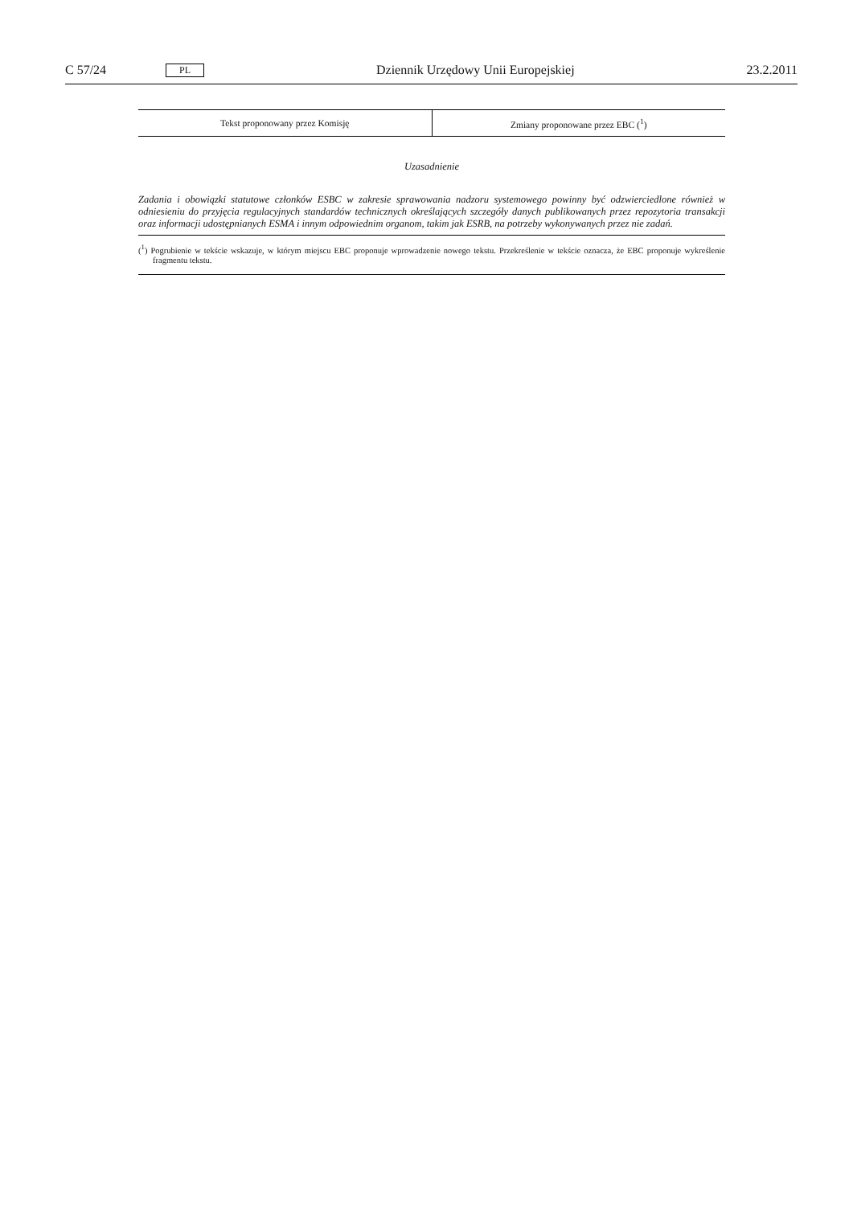C 57/24 PL Dziennik Urzędowy Unii Europejskiej 23.2.2011
| Tekst proponowany przez Komisję | Zmiany proponowane przez EBC (<sup>1</sup>) |
| --- | --- |
Uzasadnienie
Zadania i obowiązki statutowe członków ESBC w zakresie sprawowania nadzoru systemowego powinny być odzwierciedlone również w odniesieniu do przyjęcia regulacyjnych standardów technicznych określających szczegóły danych publikowanych przez repozytoria transakcji oraz informacji udostępnianych ESMA i innym odpowiednim organom, takim jak ESRB, na potrzeby wykonywanych przez nie zadań.
(<sup>1</sup>) Pogrubienie w tekście wskazuje, w którym miejscu EBC proponuje wprowadzenie nowego tekstu. Przekreślenie w tekście oznacza, że EBC proponuje wykreślenie fragmentu tekstu.